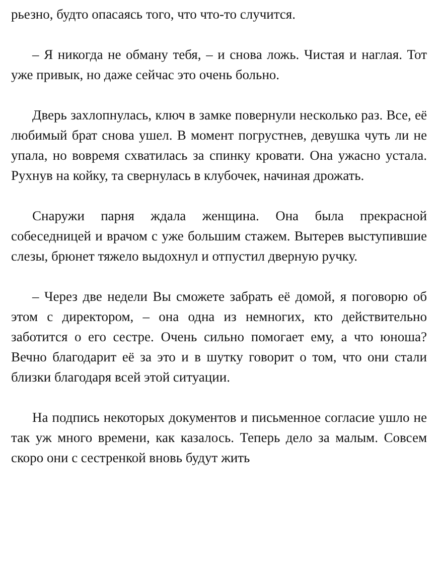рьезно, будто опасаясь того, что что-то случится.
– Я никогда не обману тебя, – и снова ложь. Чистая и наглая. Тот уже привык, но даже сейчас это очень больно.
Дверь захлопнулась, ключ в замке повернули несколько раз. Все, её любимый брат снова ушел. В момент погрустнев, девушка чуть ли не упала, но вовремя схватилась за спинку кровати. Она ужасно устала. Рухнув на койку, та свернулась в клубочек, начиная дрожать.
Снаружи парня ждала женщина. Она была прекрасной собеседницей и врачом с уже большим стажем. Вытерев выступившие слезы, брюнет тяжело выдохнул и отпустил дверную ручку.
– Через две недели Вы сможете забрать её домой, я поговорю об этом с директором, – она одна из немногих, кто действительно заботится о его сестре. Очень сильно помогает ему, а что юноша? Вечно благодарит её за это и в шутку говорит о том, что они стали близки благодаря всей этой ситуации.
На подпись некоторых документов и письменное согласие ушло не так уж много времени, как казалось. Теперь дело за малым. Совсем скоро они с сестренкой вновь будут жить